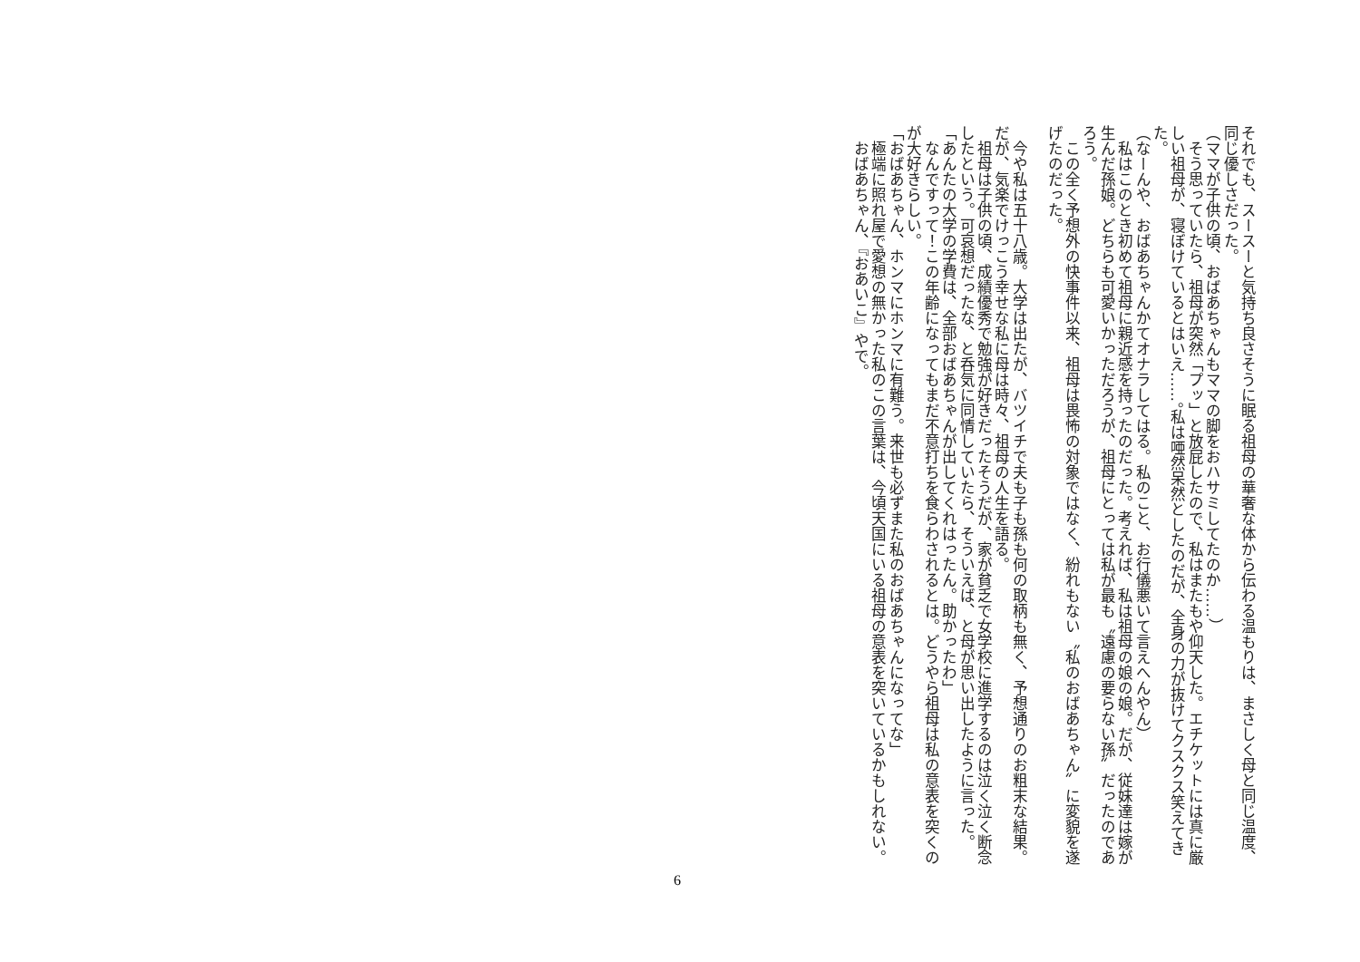それでも、スースーと気持ち良さそうに眠る祖母の華奢な体から伝わる温もりは、まさしく母と同じ温度、同じ優しさだった。
（ママが子供の頃、おばあちゃんもママの脚をおハサミしてたのか……）
　そう思っていたら、祖母が突然「プッ」と放屁したので、私はまたもや仰天した。エチケットには真に厳しい祖母が、寝ぼけているとはいえ……。私は唖然呆然としたのだが、全身の力が抜けてクスクス笑えてきた。
（なーんや、おばあちゃんかてオナラしてはる。私のこと、お行儀悪いて言えへんやん）
　私はこのとき初めて祖母に親近感を持ったのだった。考えれば、私は祖母の娘の娘。だが、従妹達は嫁が生んだ孫娘。どちらも可愛いかっただろうが、祖母にとっては私が最も〝遠慮の要らない孫〞だったのであろう。
　この全く予想外の快事件以来、祖母は畏怖の対象ではなく、紛れもない〝私のおばあちゃん〞に変貌を遂げたのだった。
　今や私は五十八歳。大学は出たが、バツイチで夫も子も孫も何の取柄も無く、予想通りのお粗末な結果。だが、気楽でけっこう幸せな私に母は時々、祖母の人生を語る。
　祖母は子供の頃、成績優秀で勉強が好きだったそうだが、家が貧乏で女学校に進学するのは泣く泣く断念したという。可哀想だったな、と呑気に同情していたら、そういえば、と母が思い出したように言った。
「あんたの大学の学費は、全部おばあちゃんが出してくれはったん。助かったわ」
　なんですって！この年齢になってもまだ不意打ちを食らわされるとは。どうやら祖母は私の意表を突くのが大好きらしい。
「おばあちゃん、ホンマにホンマに有難う。来世も必ずまた私のおばあちゃんになってな」
　極端に照れ屋で愛想の無かった私のこの言葉は、今頃天国にいる祖母の意表を突いているかもしれない。
　おばあちゃん、『おあいこ』やで。
6